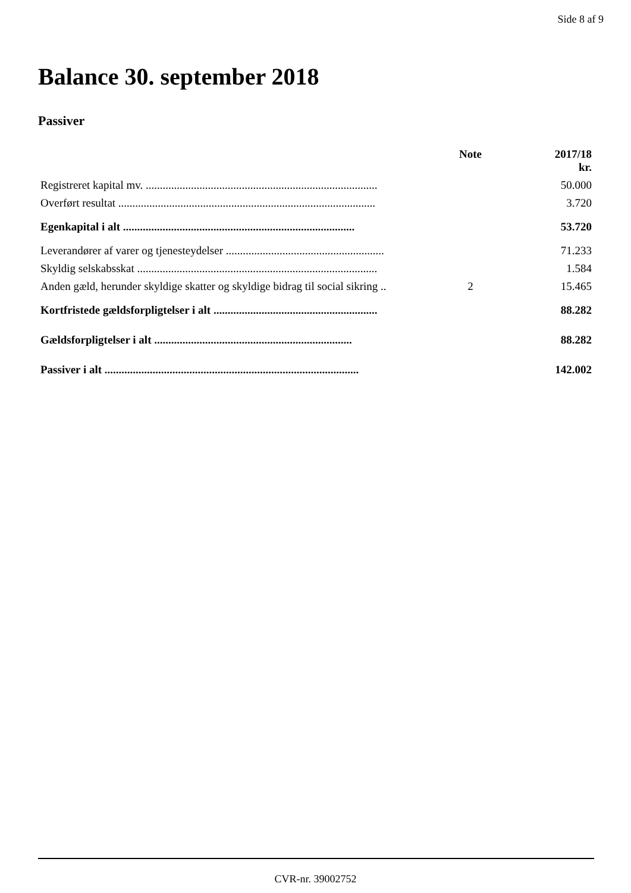Side 8 af 9
Balance 30. september 2018
Passiver
| | Note | 2017/18 kr. |
| --- | --- | --- |
| Registreret kapital mv. .................................................................................. | | 50.000 |
| Overført resultat ........................................................................................... | | 3.720 |
| Egenkapital i alt .................................................................................. | | 53.720 |
| Leverandører af varer og tjenesteydelser ........................................................ | | 71.233 |
| Skyldig selskabsskat ..................................................................................... | | 1.584 |
| Anden gæld, herunder skyldige skatter og skyldige bidrag til social sikring .. | 2 | 15.465 |
| Kortfristede gældsforpligtelser i alt .......................................................... | | 88.282 |
| Gældsforpligtelser i alt ...................................................................... | | 88.282 |
| Passiver i alt .......................................................................................... | | 142.002 |
CVR-nr. 39002752